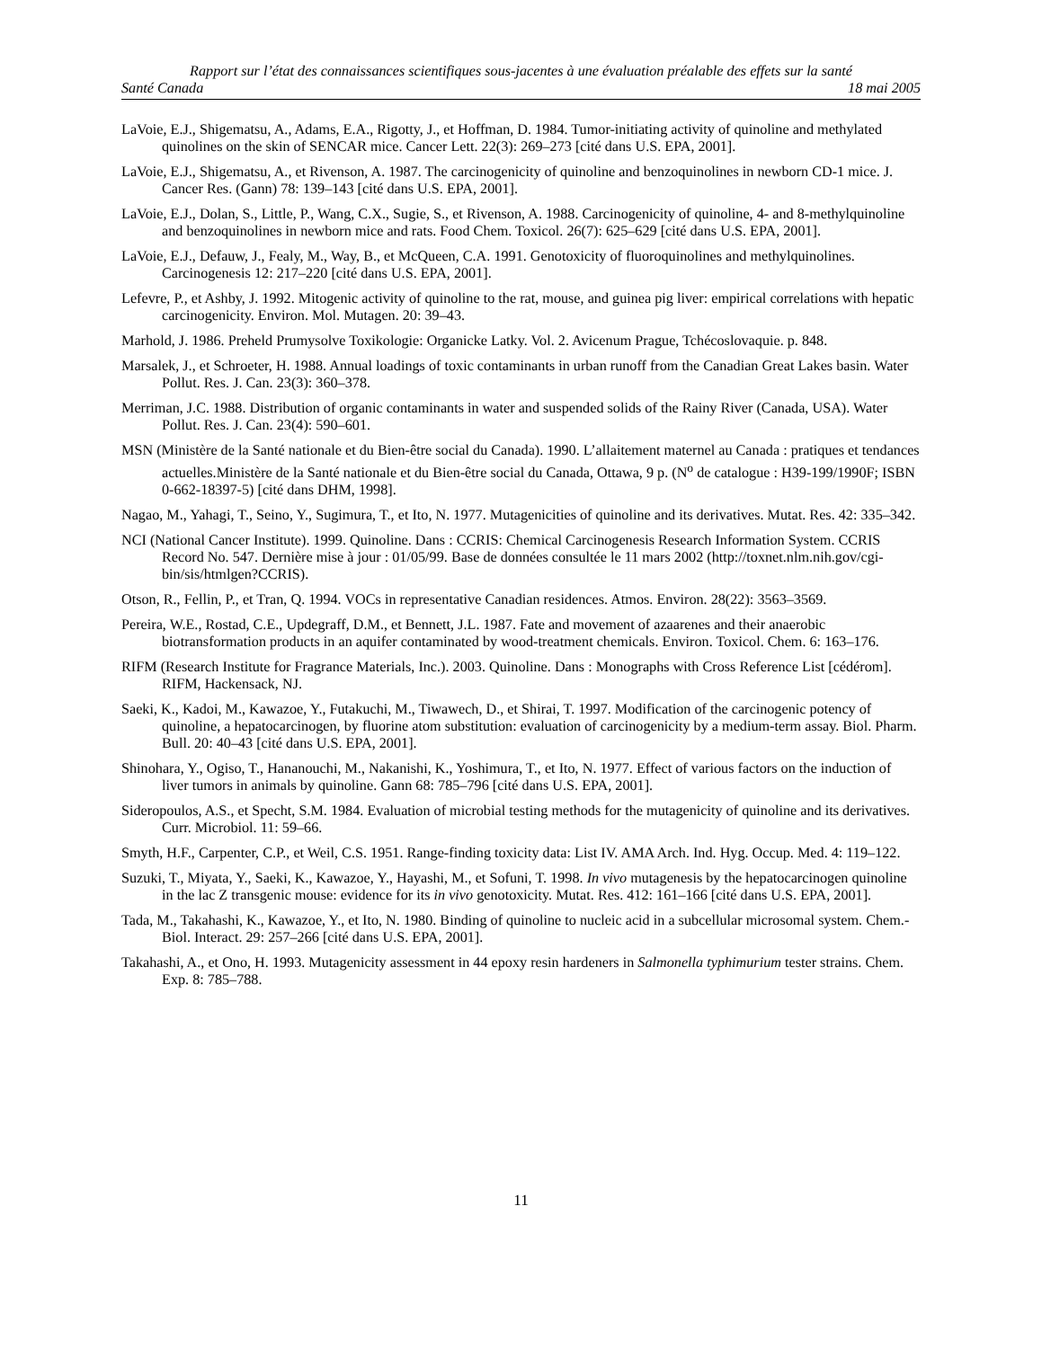Rapport sur l’état des connaissances scientifiques sous-jacentes à une évaluation préalable des effets sur la santé
Santé Canada 18 mai 2005
LaVoie, E.J., Shigematsu, A., Adams, E.A., Rigotty, J., et Hoffman, D. 1984. Tumor-initiating activity of quinoline and methylated quinolines on the skin of SENCAR mice. Cancer Lett. 22(3): 269–273 [cité dans U.S. EPA, 2001].
LaVoie, E.J., Shigematsu, A., et Rivenson, A. 1987. The carcinogenicity of quinoline and benzoquinolines in newborn CD-1 mice. J. Cancer Res. (Gann) 78: 139–143 [cité dans U.S. EPA, 2001].
LaVoie, E.J., Dolan, S., Little, P., Wang, C.X., Sugie, S., et Rivenson, A. 1988. Carcinogenicity of quinoline, 4- and 8-methylquinoline and benzoquinolines in newborn mice and rats. Food Chem. Toxicol. 26(7): 625–629 [cité dans U.S. EPA, 2001].
LaVoie, E.J., Defauw, J., Fealy, M., Way, B., et McQueen, C.A. 1991. Genotoxicity of fluoroquinolines and methylquinolines. Carcinogenesis 12: 217–220 [cité dans U.S. EPA, 2001].
Lefevre, P., et Ashby, J. 1992. Mitogenic activity of quinoline to the rat, mouse, and guinea pig liver: empirical correlations with hepatic carcinogenicity. Environ. Mol. Mutagen. 20: 39–43.
Marhold, J. 1986. Preheld Prumysolve Toxikologie: Organicke Latky. Vol. 2. Avicenum Prague, Tchécoslovaquie. p. 848.
Marsalek, J., et Schroeter, H. 1988. Annual loadings of toxic contaminants in urban runoff from the Canadian Great Lakes basin. Water Pollut. Res. J. Can. 23(3): 360–378.
Merriman, J.C. 1988. Distribution of organic contaminants in water and suspended solids of the Rainy River (Canada, USA). Water Pollut. Res. J. Can. 23(4): 590–601.
MSN (Ministère de la Santé nationale et du Bien-être social du Canada). 1990. L’allaitement maternel au Canada : pratiques et tendances actuelles.Ministère de la Santé nationale et du Bien-être social du Canada, Ottawa, 9 p. (N<sup>o</sup> de catalogue : H39-199/1990F; ISBN 0-662-18397-5) [cité dans DHM, 1998].
Nagao, M., Yahagi, T., Seino, Y., Sugimura, T., et Ito, N. 1977. Mutagenicities of quinoline and its derivatives. Mutat. Res. 42: 335–342.
NCI (National Cancer Institute). 1999. Quinoline. Dans : CCRIS: Chemical Carcinogenesis Research Information System. CCRIS Record No. 547. Dernière mise à jour : 01/05/99. Base de données consultée le 11 mars 2002 (http://toxnet.nlm.nih.gov/cgi-bin/sis/htmlgen?CCRIS).
Otson, R., Fellin, P., et Tran, Q. 1994. VOCs in representative Canadian residences. Atmos. Environ. 28(22): 3563–3569.
Pereira, W.E., Rostad, C.E., Updegraff, D.M., et Bennett, J.L. 1987. Fate and movement of azaarenes and their anaerobic biotransformation products in an aquifer contaminated by wood-treatment chemicals. Environ. Toxicol. Chem. 6: 163–176.
RIFM (Research Institute for Fragrance Materials, Inc.). 2003. Quinoline. Dans : Monographs with Cross Reference List [cédérom]. RIFM, Hackensack, NJ.
Saeki, K., Kadoi, M., Kawazoe, Y., Futakuchi, M., Tiwawech, D., et Shirai, T. 1997. Modification of the carcinogenic potency of quinoline, a hepatocarcinogen, by fluorine atom substitution: evaluation of carcinogenicity by a medium-term assay. Biol. Pharm. Bull. 20: 40–43 [cité dans U.S. EPA, 2001].
Shinohara, Y., Ogiso, T., Hananouchi, M., Nakanishi, K., Yoshimura, T., et Ito, N. 1977. Effect of various factors on the induction of liver tumors in animals by quinoline. Gann 68: 785–796 [cité dans U.S. EPA, 2001].
Sideropoulos, A.S., et Specht, S.M. 1984. Evaluation of microbial testing methods for the mutagenicity of quinoline and its derivatives. Curr. Microbiol. 11: 59–66.
Smyth, H.F., Carpenter, C.P., et Weil, C.S. 1951. Range-finding toxicity data: List IV. AMA Arch. Ind. Hyg. Occup. Med. 4: 119–122.
Suzuki, T., Miyata, Y., Saeki, K., Kawazoe, Y., Hayashi, M., et Sofuni, T. 1998. In vivo mutagenesis by the hepatocarcinogen quinoline in the lac Z transgenic mouse: evidence for its in vivo genotoxicity. Mutat. Res. 412: 161–166 [cité dans U.S. EPA, 2001].
Tada, M., Takahashi, K., Kawazoe, Y., et Ito, N. 1980. Binding of quinoline to nucleic acid in a subcellular microsomal system. Chem.-Biol. Interact. 29: 257–266 [cité dans U.S. EPA, 2001].
Takahashi, A., et Ono, H. 1993. Mutagenicity assessment in 44 epoxy resin hardeners in Salmonella typhimurium tester strains. Chem. Exp. 8: 785–788.
11